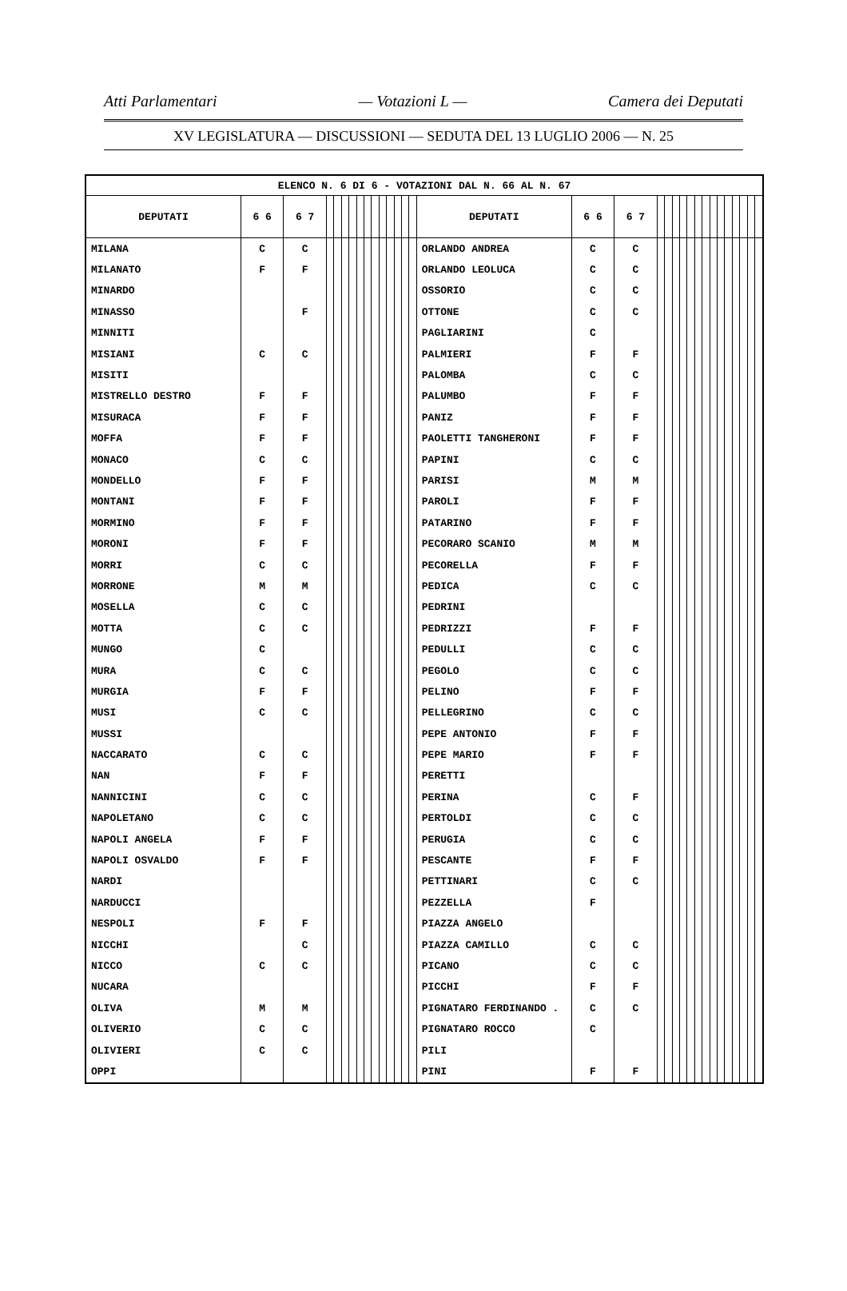Atti Parlamentari — Votazioni L — Camera dei Deputati
XV LEGISLATURA — DISCUSSIONI — SEDUTA DEL 13 LUGLIO 2006 — N. 25
| ELENCO N. 6 DI 6 - VOTAZIONI DAL N. 66 AL N. 67 | | | | | | | | | | | | | | | | | | | | | | | | | | | | | | | |
| --- | --- | --- | --- | --- | --- | --- | --- | --- | --- | --- | --- | --- | --- | --- | --- | --- | --- | --- | --- | --- | --- | --- | --- | --- | --- | --- | --- | --- | --- | --- | --- |
| DEPUTATI | 6 6 | 6 7 | | | | | | | | | | | | | DEPUTATI | 6 6 | 6 7 | | | | | | | | | | | | | | |
| MILANA | C | C | | | | | | | | | | | | | ORLANDO ANDREA | C | C | | | | | | | | | | | | | | |
| MILANATO | F | F | | | | | | | | | | | | | ORLANDO LEOLUCA | C | C | | | | | | | | | | | | | | |
| MINARDO | | | | | | | | | | | | | | | OSSORIO | C | C | | | | | | | | | | | | | | |
| MINASSO | | F | | | | | | | | | | | | | OTTONE | C | C | | | | | | | | | | | | | | |
| MINNITI | | | | | | | | | | | | | | | PAGLIARINI | C | | | | | | | | | | | | | | | |
| MISIANI | C | C | | | | | | | | | | | | | PALMIERI | F | F | | | | | | | | | | | | | | |
| MISITI | | | | | | | | | | | | | | | PALOMBA | C | C | | | | | | | | | | | | | | |
| MISTRELLO DESTRO | F | F | | | | | | | | | | | | | PALUMBO | F | F | | | | | | | | | | | | | | |
| MISURACA | F | F | | | | | | | | | | | | | PANIZ | F | F | | | | | | | | | | | | | | |
| MOFFA | F | F | | | | | | | | | | | | | PAOLETTI TANGHERONI | F | F | | | | | | | | | | | | | | |
| MONACO | C | C | | | | | | | | | | | | | PAPINI | C | C | | | | | | | | | | | | | | |
| MONDELLO | F | F | | | | | | | | | | | | | PARISI | M | M | | | | | | | | | | | | | | |
| MONTANI | F | F | | | | | | | | | | | | | PAROLI | F | F | | | | | | | | | | | | | | |
| MORMINO | F | F | | | | | | | | | | | | | PATARINO | F | F | | | | | | | | | | | | | | |
| MORONI | F | F | | | | | | | | | | | | | PECORARO SCANIO | M | M | | | | | | | | | | | | | | |
| MORRI | C | C | | | | | | | | | | | | | PECORELLA | F | F | | | | | | | | | | | | | | |
| MORRONE | M | M | | | | | | | | | | | | | PEDICA | C | C | | | | | | | | | | | | | | |
| MOSELLA | C | C | | | | | | | | | | | | | PEDRINI | | | | | | | | | | | | | | | | |
| MOTTA | C | C | | | | | | | | | | | | | PEDRIZZI | F | F | | | | | | | | | | | | | | |
| MUNGO | C | | | | | | | | | | | | | | PEDULLI | C | C | | | | | | | | | | | | | | |
| MURA | C | C | | | | | | | | | | | | | PEGOLO | C | C | | | | | | | | | | | | | | |
| MURGIA | F | F | | | | | | | | | | | | | PELINO | F | F | | | | | | | | | | | | | | |
| MUSI | C | C | | | | | | | | | | | | | PELLEGRINO | C | C | | | | | | | | | | | | | | |
| MUSSI | | | | | | | | | | | | | | | PEPE ANTONIO | F | F | | | | | | | | | | | | | | |
| NACCARATO | C | C | | | | | | | | | | | | | PEPE MARIO | F | F | | | | | | | | | | | | | | |
| NAN | F | F | | | | | | | | | | | | | PERETTI | | | | | | | | | | | | | | | | |
| NANNICINI | C | C | | | | | | | | | | | | | PERINA | C | F | | | | | | | | | | | | | | |
| NAPOLETANO | C | C | | | | | | | | | | | | | PERTOLDI | C | C | | | | | | | | | | | | | | |
| NAPOLI ANGELA | F | F | | | | | | | | | | | | | PERUGIA | C | C | | | | | | | | | | | | | | |
| NAPOLI OSVALDO | F | F | | | | | | | | | | | | | PESCANTE | F | F | | | | | | | | | | | | | | |
| NARDI | | | | | | | | | | | | | | | PETTINARI | C | C | | | | | | | | | | | | | | |
| NARDUCCI | | | | | | | | | | | | | | | PEZZELLA | F | | | | | | | | | | | | | | | |
| NESPOLI | F | F | | | | | | | | | | | | | PIAZZA ANGELO | | | | | | | | | | | | | | | | |
| NICCHI | | C | | | | | | | | | | | | | PIAZZA CAMILLO | C | C | | | | | | | | | | | | | | |
| NICCO | C | C | | | | | | | | | | | | | PICANO | C | C | | | | | | | | | | | | | | |
| NUCARA | | | | | | | | | | | | | | | PICCHI | F | F | | | | | | | | | | | | | | |
| OLIVA | M | M | | | | | | | | | | | | | PIGNATARO FERDINANDO . | C | C | | | | | | | | | | | | | | |
| OLIVERIO | C | C | | | | | | | | | | | | | PIGNATARO ROCCO | C | | | | | | | | | | | | | | | |
| OLIVIERI | C | C | | | | | | | | | | | | | PILI | | | | | | | | | | | | | | | | |
| OPPI | | | | | | | | | | | | | | | PINI | F | F | | | | | | | | | | | | | | |